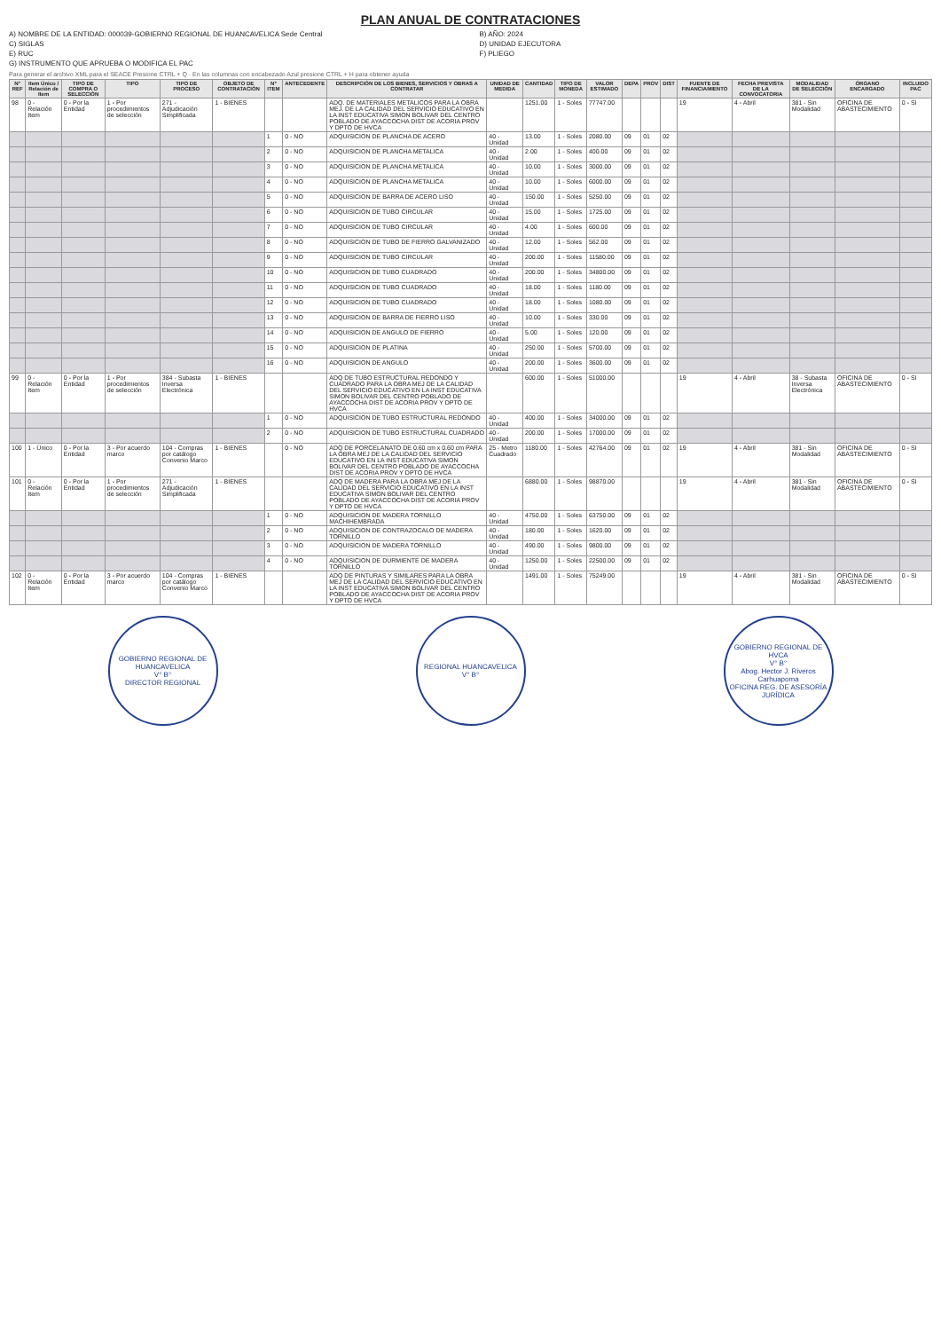PLAN ANUAL DE CONTRATACIONES
A) NOMBRE DE LA ENTIDAD: 000039-GOBIERNO REGIONAL DE HUANCAVELICA Sede Central
B) AÑO: 2024
C) SIGLAS
D) UNIDAD EJECUTORA
E) RUC
F) PLIEGO
G) INSTRUMENTO QUE APRUEBA O MODIFICA EL PAC
Para generar el archivo XML para el SEACE Presione CTRL + Q · En las columnas con encabezado Azul presione CTRL + H para obtener ayuda
| N° REF | Item Único / Relación de Item | TIPO DE COMPRA O SELECCIÓN | TIPO | TIPO DE PROCESO | OBJETO DE CONTRATACIÓN | N° ITEM | ANTECEDENTE | DESCRIPCIÓN DE LOS BIENES, SERVICIOS Y OBRAS A CONTRATAR | UNIDAD DE MEDIDA | CANTIDAD | TIPO DE MONEDA | VALOR ESTIMADO | DEPA | PROV | DIST | FUENTE DE FINANCIAMIENTO | FECHA PREVISTA DE LA CONVOCATORIA | MODALIDAD DE SELECCIÓN | ÓRGANO ENCARGADO | INCLUIDO PAC |
| --- | --- | --- | --- | --- | --- | --- | --- | --- | --- | --- | --- | --- | --- | --- | --- | --- | --- | --- | --- | --- |
| 98 | 0 - Relación Item | 0 - Por la Entidad | 1 - Por procedimientos de selección | 271 - Adjudicación Simplificada | 1 - BIENES | | | ADQ. DE MATERIALES METALICOS PARA LA OBRA MEJ. DE LA CALIDAD DEL SERVICIO EDUCATIVO EN LA INST EDUCATIVA SIMON BOLIVAR DEL CENTRO POBLADO DE AYACCOCHA DIST DE ACORIA PROV Y DPTO DE HVCA | | 1251.00 | 1 - Soles | 77747.00 | | | | 19 | 4 - Abril | 381 - Sin Modalidad | OFICINA DE ABASTECIMIENTO | 0 - SI |
| | | | | | | 1 | 0 - NO | ADQUISICION DE PLANCHA DE ACERO | 40 - Unidad | 13.00 | 1 - Soles | 2080.00 | 09 | 01 | 02 | | | | | |
| | | | | | | 2 | 0 - NO | ADQUISICION DE PLANCHA METALICA | 40 - Unidad | 2.00 | 1 - Soles | 400.00 | 09 | 01 | 02 | | | | | |
| | | | | | | 3 | 0 - NO | ADQUISICION DE PLANCHA METALICA | 40 - Unidad | 10.00 | 1 - Soles | 3000.00 | 09 | 01 | 02 | | | | | |
| | | | | | | 4 | 0 - NO | ADQUISICION DE PLANCHA METALICA | 40 - Unidad | 10.00 | 1 - Soles | 6000.00 | 09 | 01 | 02 | | | | | |
| | | | | | | 5 | 0 - NO | ADQUISICION DE BARRA DE ACERO LISO | 40 - Unidad | 150.00 | 1 - Soles | 5250.00 | 09 | 01 | 02 | | | | | |
| | | | | | | 6 | 0 - NO | ADQUISICION DE TUBO CIRCULAR | 40 - Unidad | 15.00 | 1 - Soles | 1725.00 | 09 | 01 | 02 | | | | | |
| | | | | | | 7 | 0 - NO | ADQUISICION DE TUBO CIRCULAR | 40 - Unidad | 4.00 | 1 - Soles | 600.00 | 09 | 01 | 02 | | | | | |
| | | | | | | 8 | 0 - NO | ADQUISICION DE TUBO DE FIERRO GALVANIZADO | 40 - Unidad | 12.00 | 1 - Soles | 562.00 | 09 | 01 | 02 | | | | | |
| | | | | | | 9 | 0 - NO | ADQUISICION DE TUBO CIRCULAR | 40 - Unidad | 200.00 | 1 - Soles | 11580.00 | 09 | 01 | 02 | | | | | |
| | | | | | | 10 | 0 - NO | ADQUISICION DE TUBO CUADRADO | 40 - Unidad | 200.00 | 1 - Soles | 34800.00 | 09 | 01 | 02 | | | | | |
| | | | | | | 11 | 0 - NO | ADQUISICION DE TUBO CUADRADO | 40 - Unidad | 18.00 | 1 - Soles | 1180.00 | 09 | 01 | 02 | | | | | |
| | | | | | | 12 | 0 - NO | ADQUISICION DE TUBO CUADRADO | 40 - Unidad | 18.00 | 1 - Soles | 1080.00 | 09 | 01 | 02 | | | | | |
| | | | | | | 13 | 0 - NO | ADQUISICION DE BARRA DE FIERRO LISO | 40 - Unidad | 10.00 | 1 - Soles | 330.00 | 09 | 01 | 02 | | | | | |
| | | | | | | 14 | 0 - NO | ADQUISICION DE ANGULO DE FIERRO | 40 - Unidad | 5.00 | 1 - Soles | 120.00 | 09 | 01 | 02 | | | | | |
| | | | | | | 15 | 0 - NO | ADQUISICION DE PLATINA | 40 - Unidad | 250.00 | 1 - Soles | 5700.00 | 09 | 01 | 02 | | | | | |
| | | | | | | 16 | 0 - NO | ADQUISICION DE ANGULO | 40 - Unidad | 200.00 | 1 - Soles | 3600.00 | 09 | 01 | 02 | | | | | |
| 99 | 0 - Relación Item | 0 - Por la Entidad | 1 - Por procedimientos de selección | 384 - Subasta Inversa Electrónica | 1 - BIENES | | | ADQ DE TUBO ESTRUCTURAL REDONDO Y CUADRADO PARA LA OBRA MEJ DE LA CALIDAD DEL SERVICIO EDUCATIVO EN LA INST EDUCATIVA SIMON BOLIVAR DEL CENTRO POBLADO DE AYACCOCHA DIST DE ACORIA PROV Y DPTO DE HVCA | | 600.00 | 1 - Soles | 51000.00 | | | | 19 | 4 - Abril | 38 - Subasta Inversa Electrónica | OFICINA DE ABASTECIMIENTO | 0 - SI |
| | | | | | | 1 | 0 - NO | ADQUISICION DE TUBO ESTRUCTURAL REDONDO | 40 - Unidad | 400.00 | 1 - Soles | 34000.00 | 09 | 01 | 02 | | | | | |
| | | | | | | 2 | 0 - NO | ADQUISICION DE TUBO ESTRUCTURAL CUADRADO | 40 - Unidad | 200.00 | 1 - Soles | 17000.00 | 09 | 01 | 02 | | | | | |
| 100 | 1 - Único | 0 - Por la Entidad | 3 - Por acuerdo marco | 104 - Compras por catálogo Convenio Marco | 1 - BIENES | | 0 - NO | ADQ DE PORCELANATO DE 0.60 cm x 0.60 cm PARA LA OBRA MEJ DE LA CALIDAD DEL SERVICIO EDUCATIVO EN LA INST EDUCATIVA SIMON BOLIVAR DEL CENTRO POBLADO DE AYACCOCHA DIST DE ACORIA PROV Y DPTO DE HVCA | 25 - Metro Cuadrado | 1180.00 | 1 - Soles | 42764.00 | 09 | 01 | 02 | 19 | 4 - Abril | 381 - Sin Modalidad | OFICINA DE ABASTECIMIENTO | 0 - SI |
| 101 | 0 - Relación Item | 0 - Por la Entidad | 1 - Por procedimientos de selección | 271 - Adjudicación Simplificada | 1 - BIENES | | | ADQ DE MADERA PARA LA OBRA MEJ DE LA CALIDAD DEL SERVICIO EDUCATIVO EN LA INST EDUCATIVA SIMON BOLIVAR DEL CENTRO POBLADO DE AYACCOCHA DIST DE ACORIA PROV Y DPTO DE HVCA | | 6880.00 | 1 - Soles | 98870.00 | | | | 19 | 4 - Abril | 381 - Sin Modalidad | OFICINA DE ABASTECIMIENTO | 0 - SI |
| | | | | | | 1 | 0 - NO | ADQUISICION DE MADERA TORNILLO MACHIHEMBRADA | 40 - Unidad | 4750.00 | 1 - Soles | 63750.00 | 09 | 01 | 02 | | | | | |
| | | | | | | 2 | 0 - NO | ADQUISICION DE CONTRAZOCALO DE MADERA TORNILLO | 40 - Unidad | 180.00 | 1 - Soles | 1620.00 | 09 | 01 | 02 | | | | | |
| | | | | | | 3 | 0 - NO | ADQUISICION DE MADERA TORNILLO | 40 - Unidad | 490.00 | 1 - Soles | 9800.00 | 09 | 01 | 02 | | | | | |
| | | | | | | 4 | 0 - NO | ADQUISICION DE DURMIENTE DE MADERA TORNILLO | 40 - Unidad | 1250.00 | 1 - Soles | 22500.00 | 09 | 01 | 02 | | | | | |
| 102 | 0 - Relación Item | 0 - Por la Entidad | 3 - Por acuerdo marco | 104 - Compras por catálogo Convenio Marco | 1 - BIENES | | | ADQ DE PINTURAS Y SIMILARES PARA LA OBRA MEJ DE LA CALIDAD DEL SERVICIO EDUCATIVO EN LA INST EDUCATIVA SIMON BOLIVAR DEL CENTRO POBLADO DE AYACCOCHA DIST DE ACORIA PROV Y DPTO DE HVCA | | 1491.00 | 1 - Soles | 75249.00 | | | | 19 | 4 - Abril | 381 - Sin Modalidad | OFICINA DE ABASTECIMIENTO | 0 - SI |
GOBIERNO REGIONAL DE HUANCAVELICA
V° B°
DIRECTOR REGIONAL
REGIONAL HUANCAVELICA
V° B°
GOBIERNO REGIONAL DE HVCA
V° B°
Abog. Hector J. Riveros Carhuapoma
OFICINA REG. DE ASESORÍA JURÍDICA